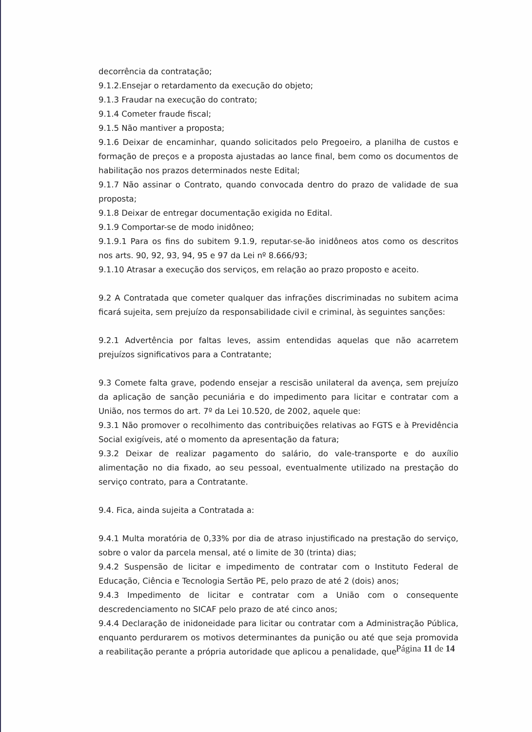decorrência da contratação;
9.1.2.Ensejar o retardamento da execução do objeto;
9.1.3 Fraudar na execução do contrato;
9.1.4 Cometer fraude fiscal;
9.1.5 Não mantiver a proposta;
9.1.6 Deixar de encaminhar, quando solicitados pelo Pregoeiro, a planilha de custos e formação de preços e a proposta ajustadas ao lance final, bem como os documentos de habilitação nos prazos determinados neste Edital;
9.1.7 Não assinar o Contrato, quando convocada dentro do prazo de validade de sua proposta;
9.1.8 Deixar de entregar documentação exigida no Edital.
9.1.9 Comportar-se de modo inidôneo;
9.1.9.1 Para os fins do subitem 9.1.9, reputar-se-ão inidôneos atos como os descritos nos arts. 90, 92, 93, 94, 95 e 97 da Lei nº 8.666/93;
9.1.10 Atrasar a execução dos serviços, em relação ao prazo proposto e aceito.
9.2 A Contratada que cometer qualquer das infrações discriminadas no subitem acima ficará sujeita, sem prejuízo da responsabilidade civil e criminal, às seguintes sanções:
9.2.1 Advertência por faltas leves, assim entendidas aquelas que não acarretem prejuízos significativos para a Contratante;
9.3 Comete falta grave, podendo ensejar a rescisão unilateral da avença, sem prejuízo da aplicação de sanção pecuniária e do impedimento para licitar e contratar com a União, nos termos do art. 7º da Lei 10.520, de 2002, aquele que:
9.3.1 Não promover o recolhimento das contribuições relativas ao FGTS e à Previdência Social exigíveis, até o momento da apresentação da fatura;
9.3.2 Deixar de realizar pagamento do salário, do vale-transporte e do auxílio alimentação no dia fixado, ao seu pessoal, eventualmente utilizado na prestação do serviço contrato, para a Contratante.
9.4. Fica, ainda sujeita a Contratada a:
9.4.1 Multa moratória de 0,33% por dia de atraso injustificado na prestação do serviço, sobre o valor da parcela mensal, até o limite de 30 (trinta) dias;
9.4.2 Suspensão de licitar e impedimento de contratar com o Instituto Federal de Educação, Ciência e Tecnologia Sertão PE, pelo prazo de até 2 (dois) anos;
9.4.3 Impedimento de licitar e contratar com a União com o consequente descredenciamento no SICAF pelo prazo de até cinco anos;
9.4.4 Declaração de inidoneidade para licitar ou contratar com a Administração Pública, enquanto perdurarem os motivos determinantes da punição ou até que seja promovida a reabilitação perante a própria autoridade que aplicou a penalidade, que
Página 11 de 14